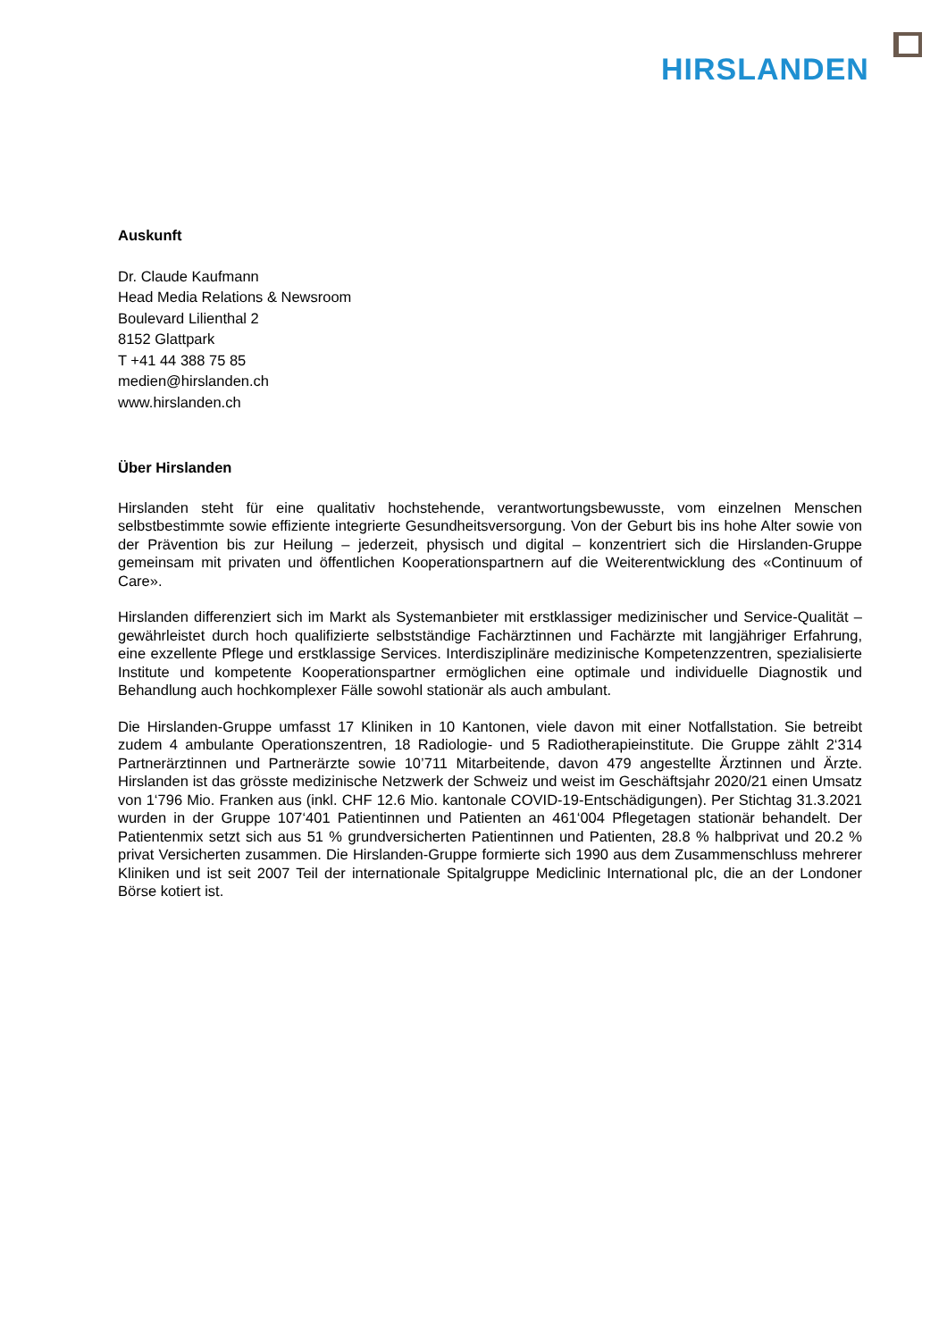HIRSLANDEN
Auskunft
Dr. Claude Kaufmann
Head Media Relations & Newsroom
Boulevard Lilienthal 2
8152 Glattpark
T +41 44 388 75 85
medien@hirslanden.ch
www.hirslanden.ch
Über Hirslanden
Hirslanden steht für eine qualitativ hochstehende, verantwortungsbewusste, vom einzelnen Menschen selbstbestimmte sowie effiziente integrierte Gesundheitsversorgung. Von der Geburt bis ins hohe Alter sowie von der Prävention bis zur Heilung – jederzeit, physisch und digital – konzentriert sich die Hirslanden-Gruppe gemeinsam mit privaten und öffentlichen Kooperationspartnern auf die Weiterentwicklung des «Continuum of Care».
Hirslanden differenziert sich im Markt als Systemanbieter mit erstklassiger medizinischer und Service-Qualität – gewährleistet durch hoch qualifizierte selbstständige Fachärztinnen und Fachärzte mit langjähriger Erfahrung, eine exzellente Pflege und erstklassige Services. Interdisziplinäre medizinische Kompetenzzentren, spezialisierte Institute und kompetente Kooperationspartner ermöglichen eine optimale und individuelle Diagnostik und Behandlung auch hochkomplexer Fälle sowohl stationär als auch ambulant.
Die Hirslanden-Gruppe umfasst 17 Kliniken in 10 Kantonen, viele davon mit einer Notfallstation. Sie betreibt zudem 4 ambulante Operationszentren, 18 Radiologie- und 5 Radiotherapieinstitute. Die Gruppe zählt 2‘314 Partnerärztinnen und Partnerärzte sowie 10’711 Mitarbeitende, davon 479 angestellte Ärztinnen und Ärzte. Hirslanden ist das grösste medizinische Netzwerk der Schweiz und weist im Geschäftsjahr 2020/21 einen Umsatz von 1‘796 Mio. Franken aus (inkl. CHF 12.6 Mio. kantonale COVID-19-Entschädigungen). Per Stichtag 31.3.2021 wurden in der Gruppe 107‘401 Patientinnen und Patienten an 461‘004 Pflegetagen stationär behandelt. Der Patientenmix setzt sich aus 51 % grundversicherten Patientinnen und Patienten, 28.8 % halbprivat und 20.2 % privat Versicherten zusammen. Die Hirslanden-Gruppe formierte sich 1990 aus dem Zusammenschluss mehrerer Kliniken und ist seit 2007 Teil der internationale Spitalgruppe Mediclinic International plc, die an der Londoner Börse kotiert ist.